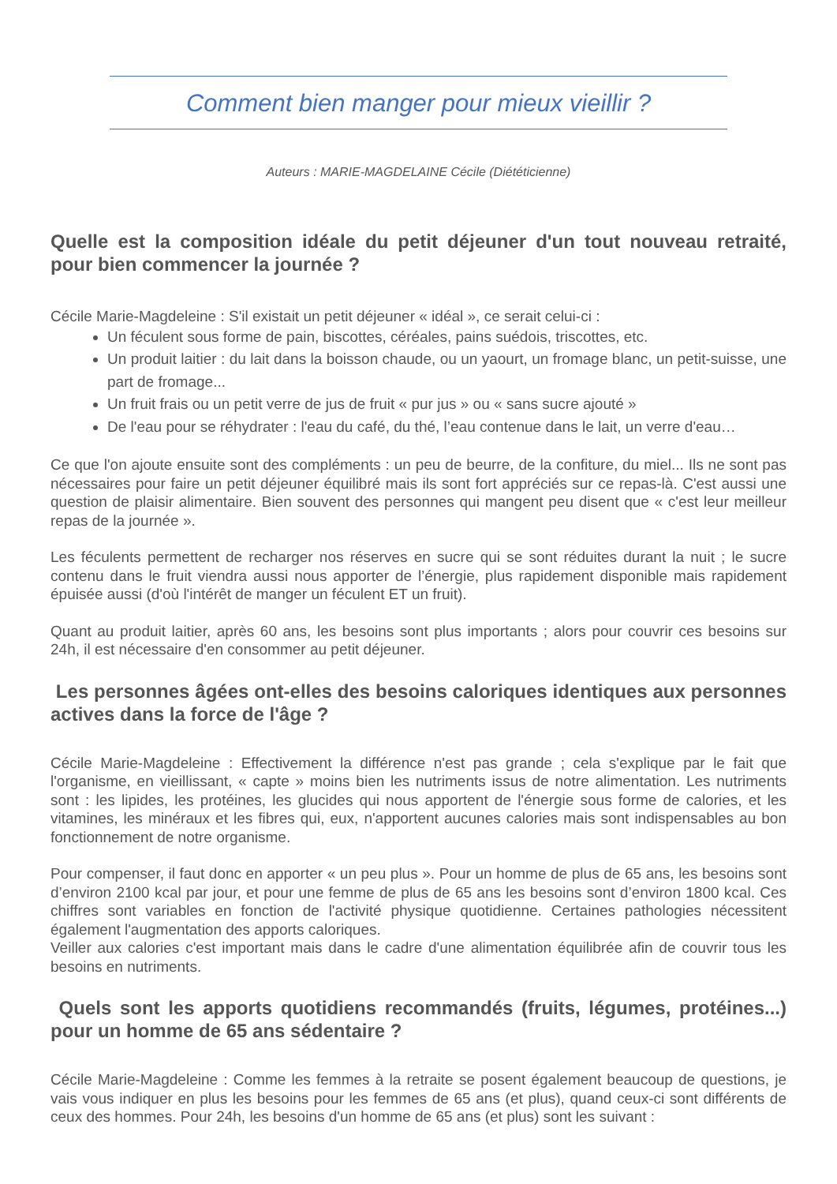Comment bien manger pour mieux vieillir ?
Auteurs : MARIE-MAGDELAINE Cécile (Diététicienne)
Quelle est la composition idéale du petit déjeuner d'un tout nouveau retraité, pour bien commencer la journée ?
Cécile Marie-Magdeleine : S'il existait un petit déjeuner « idéal », ce serait celui-ci :
Un féculent sous forme de pain, biscottes, céréales, pains suédois, triscottes, etc.
Un produit laitier : du lait dans la boisson chaude, ou un yaourt, un fromage blanc, un petit-suisse, une part de fromage...
Un fruit frais ou un petit verre de jus de fruit « pur jus » ou « sans sucre ajouté »
De l'eau pour se réhydrater : l'eau du café, du thé, l’eau contenue dans le lait, un verre d'eau…
Ce que l'on ajoute ensuite sont des compléments : un peu de beurre, de la confiture, du miel... Ils ne sont pas nécessaires pour faire un petit déjeuner équilibré mais ils sont fort appréciés sur ce repas-là. C'est aussi une question de plaisir alimentaire. Bien souvent des personnes qui mangent peu disent que « c'est leur meilleur repas de la journée ».
Les féculents permettent de recharger nos réserves en sucre qui se sont réduites durant la nuit ; le sucre contenu dans le fruit viendra aussi nous apporter de l’énergie, plus rapidement disponible mais rapidement épuisée aussi (d'où l'intérêt de manger un féculent ET un fruit).
Quant au produit laitier, après 60 ans, les besoins sont plus importants ; alors pour couvrir ces besoins sur 24h, il est nécessaire d'en consommer au petit déjeuner.
Les personnes âgées ont-elles des besoins caloriques identiques aux personnes actives dans la force de l'âge ?
Cécile Marie-Magdeleine : Effectivement la différence n'est pas grande ; cela s'explique par le fait que l'organisme, en vieillissant, « capte » moins bien les nutriments issus de notre alimentation. Les nutriments sont : les lipides, les protéines, les glucides qui nous apportent de l'énergie sous forme de calories, et les vitamines, les minéraux et les fibres qui, eux, n'apportent aucunes calories mais sont indispensables au bon fonctionnement de notre organisme.
Pour compenser, il faut donc en apporter « un peu plus ». Pour un homme de plus de 65 ans, les besoins sont d’environ 2100 kcal par jour, et pour une femme de plus de 65 ans les besoins sont d’environ 1800 kcal. Ces chiffres sont variables en fonction de l'activité physique quotidienne. Certaines pathologies nécessitent également l'augmentation des apports caloriques.
Veiller aux calories c'est important mais dans le cadre d'une alimentation équilibrée afin de couvrir tous les besoins en nutriments.
Quels sont les apports quotidiens recommandés (fruits, légumes, protéines...) pour un homme de 65 ans sédentaire ?
Cécile Marie-Magdeleine : Comme les femmes à la retraite se posent également beaucoup de questions, je vais vous indiquer en plus les besoins pour les femmes de 65 ans (et plus), quand ceux-ci sont différents de ceux des hommes. Pour 24h, les besoins d'un homme de 65 ans (et plus) sont les suivant :